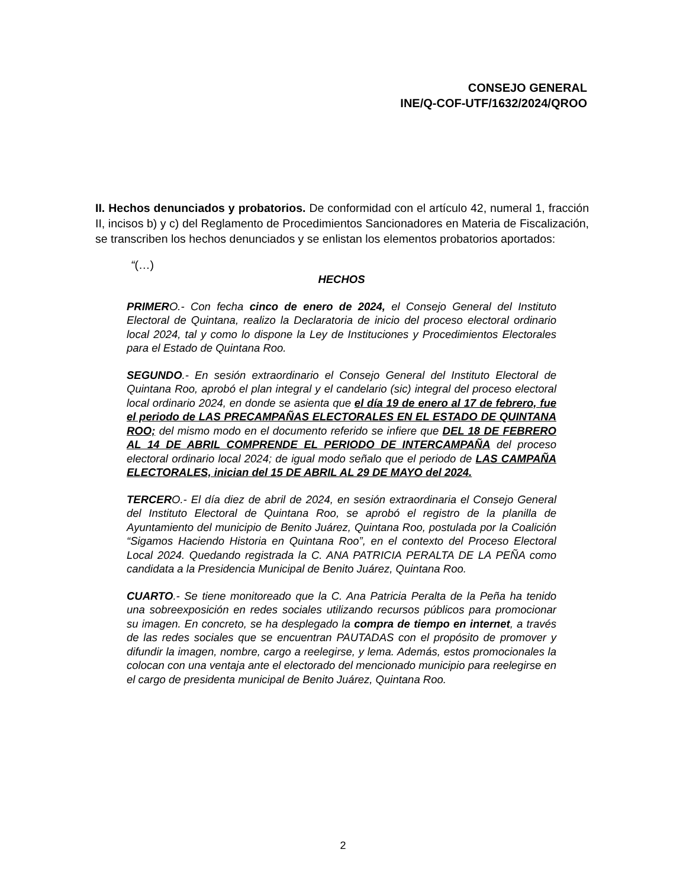CONSEJO GENERAL
INE/Q-COF-UTF/1632/2024/QROO
II. Hechos denunciados y probatorios. De conformidad con el artículo 42, numeral 1, fracción II, incisos b) y c) del Reglamento de Procedimientos Sancionadores en Materia de Fiscalización, se transcriben los hechos denunciados y se enlistan los elementos probatorios aportados:
“(…)
HECHOS
PRIMERO.- Con fecha cinco de enero de 2024, el Consejo General del Instituto Electoral de Quintana, realizo la Declaratoria de inicio del proceso electoral ordinario local 2024, tal y como lo dispone la Ley de Instituciones y Procedimientos Electorales para el Estado de Quintana Roo.
SEGUNDO.- En sesión extraordinario el Consejo General del Instituto Electoral de Quintana Roo, aprobó el plan integral y el candelario (sic) integral del proceso electoral local ordinario 2024, en donde se asienta que el día 19 de enero al 17 de febrero, fue el periodo de LAS PRECAMPAÑAS ELECTORALES EN EL ESTADO DE QUINTANA ROO; del mismo modo en el documento referido se infiere que DEL 18 DE FEBRERO AL 14 DE ABRIL COMPRENDE EL PERIODO DE INTERCAMPAÑA del proceso electoral ordinario local 2024; de igual modo señalo que el periodo de LAS CAMPAÑA ELECTORALES, inician del 15 DE ABRIL AL 29 DE MAYO del 2024.
TERCERO.- El día diez de abril de 2024, en sesión extraordinaria el Consejo General del Instituto Electoral de Quintana Roo, se aprobó el registro de la planilla de Ayuntamiento del municipio de Benito Juárez, Quintana Roo, postulada por la Coalición “Sigamos Haciendo Historia en Quintana Roo”, en el contexto del Proceso Electoral Local 2024. Quedando registrada la C. ANA PATRICIA PERALTA DE LA PEÑA como candidata a la Presidencia Municipal de Benito Juárez, Quintana Roo.
CUARTO.- Se tiene monitoreado que la C. Ana Patricia Peralta de la Peña ha tenido una sobreexposición en redes sociales utilizando recursos públicos para promocionar su imagen. En concreto, se ha desplegado la compra de tiempo en internet, a través de las redes sociales que se encuentran PAUTADAS con el propósito de promover y difundir la imagen, nombre, cargo a reelegirse, y lema. Además, estos promocionales la colocan con una ventaja ante el electorado del mencionado municipio para reelegirse en el cargo de presidenta municipal de Benito Juárez, Quintana Roo.
2